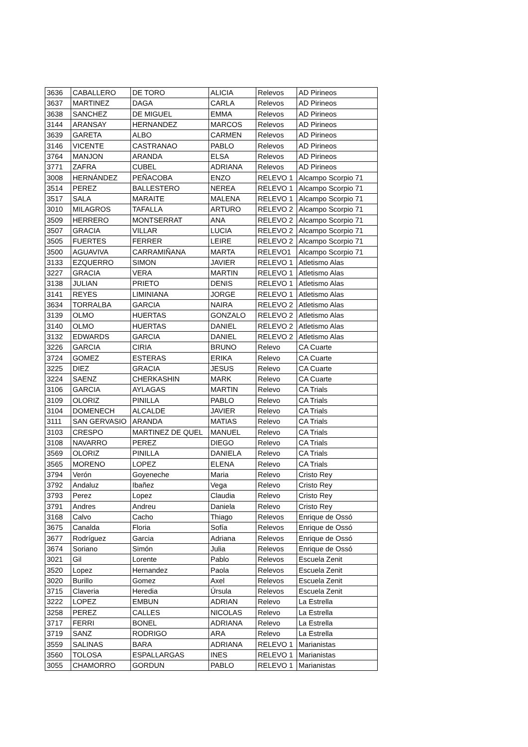| 3636 | CABALLERO | DE TORO | ALICIA | Relevos | AD Pirineos |
| 3637 | MARTINEZ | DAGA | CARLA | Relevos | AD Pirineos |
| 3638 | SANCHEZ | DE MIGUEL | EMMA | Relevos | AD Pirineos |
| 3144 | ARANSAY | HERNANDEZ | MARCOS | Relevos | AD Pirineos |
| 3639 | GARETA | ALBO | CARMEN | Relevos | AD Pirineos |
| 3146 | VICENTE | CASTRANAO | PABLO | Relevos | AD Pirineos |
| 3764 | MANJON | ARANDA | ELSA | Relevos | AD Pirineos |
| 3771 | ZAFRA | CUBEL | ADRIANA | Relevos | AD Pirineos |
| 3008 | HERNÁNDEZ | PEÑACOBA | ENZO | RELEVO 1 | Alcampo Scorpio 71 |
| 3514 | PEREZ | BALLESTERO | NEREA | RELEVO 1 | Alcampo Scorpio 71 |
| 3517 | SALA | MARAITE | MALENA | RELEVO 1 | Alcampo Scorpio 71 |
| 3010 | MILAGROS | TAFALLA | ARTURO | RELEVO 2 | Alcampo Scorpio 71 |
| 3509 | HERRERO | MONTSERRAT | ANA | RELEVO 2 | Alcampo Scorpio 71 |
| 3507 | GRACIA | VILLAR | LUCIA | RELEVO 2 | Alcampo Scorpio 71 |
| 3505 | FUERTES | FERRER | LEIRE | RELEVO 2 | Alcampo Scorpio 71 |
| 3500 | AGUAVIVA | CARRAMIÑANA | MARTA | RELEVO1 | Alcampo Scorpio 71 |
| 3133 | EZQUERRO | SIMON | JAVIER | RELEVO 1 | Atletismo Alas |
| 3227 | GRACIA | VERA | MARTIN | RELEVO 1 | Atletismo Alas |
| 3138 | JULIAN | PRIETO | DENIS | RELEVO 1 | Atletismo Alas |
| 3141 | REYES | LIMINIANA | JORGE | RELEVO 1 | Atletismo Alas |
| 3634 | TORRALBA | GARCIA | NAIRA | RELEVO 2 | Atletismo Alas |
| 3139 | OLMO | HUERTAS | GONZALO | RELEVO 2 | Atletismo Alas |
| 3140 | OLMO | HUERTAS | DANIEL | RELEVO 2 | Atletismo Alas |
| 3132 | EDWARDS | GARCIA | DANIEL | RELEVO 2 | Atletismo Alas |
| 3226 | GARCIA | CIRIA | BRUNO | Relevo | CA Cuarte |
| 3724 | GOMEZ | ESTERAS | ERIKA | Relevo | CA Cuarte |
| 3225 | DIEZ | GRACIA | JESUS | Relevo | CA Cuarte |
| 3224 | SAENZ | CHERKASHIN | MARK | Relevo | CA Cuarte |
| 3106 | GARCIA | AYLAGAS | MARTIN | Relevo | CA Trials |
| 3109 | OLORIZ | PINILLA | PABLO | Relevo | CA Trials |
| 3104 | DOMENECH | ALCALDE | JAVIER | Relevo | CA Trials |
| 3111 | SAN GERVASIO | ARANDA | MATIAS | Relevo | CA Trials |
| 3103 | CRESPO | MARTINEZ DE QUEL | MANUEL | Relevo | CA Trials |
| 3108 | NAVARRO | PEREZ | DIEGO | Relevo | CA Trials |
| 3569 | OLORIZ | PINILLA | DANIELA | Relevo | CA Trials |
| 3565 | MORENO | LOPEZ | ELENA | Relevo | CA Trials |
| 3794 | Verón | Goyeneche | Maria | Relevo | Cristo Rey |
| 3792 | Andaluz | Ibañez | Vega | Relevo | Cristo Rey |
| 3793 | Perez | Lopez | Claudia | Relevo | Cristo Rey |
| 3791 | Andres | Andreu | Daniela | Relevo | Cristo Rey |
| 3168 | Calvo | Cacho | Thiago | Relevos | Enrique de Ossó |
| 3675 | Canalda | Floria | Sofía | Relevos | Enrique de Ossó |
| 3677 | Rodríguez | Garcia | Adriana | Relevos | Enrique de Ossó |
| 3674 | Soriano | Simón | Julia | Relevos | Enrique de Ossó |
| 3021 | Gil | Lorente | Pablo | Relevos | Escuela Zenit |
| 3520 | Lopez | Hernandez | Paola | Relevos | Escuela Zenit |
| 3020 | Burillo | Gomez | Axel | Relevos | Escuela Zenit |
| 3715 | Claveria | Heredia | Úrsula | Relevos | Escuela Zenit |
| 3222 | LOPEZ | EMBUN | ADRIAN | Relevo | La Estrella |
| 3258 | PEREZ | CALLES | NICOLAS | Relevo | La Estrella |
| 3717 | FERRI | BONEL | ADRIANA | Relevo | La Estrella |
| 3719 | SANZ | RODRIGO | ARA | Relevo | La Estrella |
| 3559 | SALINAS | BARA | ADRIANA | RELEVO 1 | Marianistas |
| 3560 | TOLOSA | ESPALLARGAS | INES | RELEVO 1 | Marianistas |
| 3055 | CHAMORRO | GORDUN | PABLO | RELEVO 1 | Marianistas |